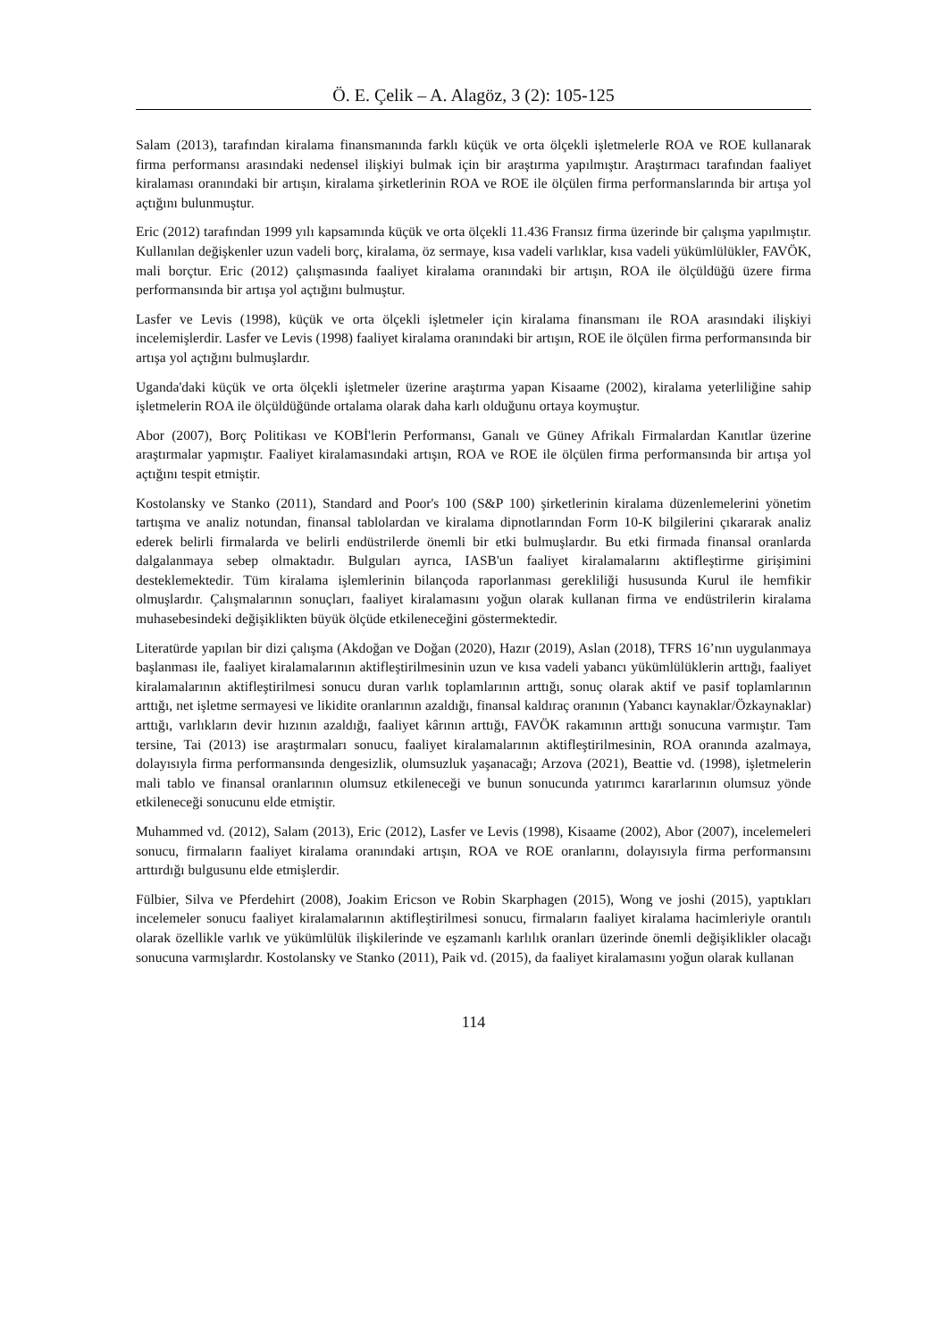Ö. E. Çelik – A. Alagöz, 3 (2): 105-125
Salam (2013), tarafından kiralama finansmanında farklı küçük ve orta ölçekli işletmelerle ROA ve ROE kullanarak firma performansı arasındaki nedensel ilişkiyi bulmak için bir araştırma yapılmıştır. Araştırmacı tarafından faaliyet kiralaması oranındaki bir artışın, kiralama şirketlerinin ROA ve ROE ile ölçülen firma performanslarında bir artışa yol açtığını bulunmuştur.
Eric (2012) tarafından 1999 yılı kapsamında küçük ve orta ölçekli 11.436 Fransız firma üzerinde bir çalışma yapılmıştır. Kullanılan değişkenler uzun vadeli borç, kiralama, öz sermaye, kısa vadeli varlıklar, kısa vadeli yükümlülükler, FAVÖK, mali borçtur. Eric (2012) çalışmasında faaliyet kiralama oranındaki bir artışın, ROA ile ölçüldüğü üzere firma performansında bir artışa yol açtığını bulmuştur.
Lasfer ve Levis (1998), küçük ve orta ölçekli işletmeler için kiralama finansmanı ile ROA arasındaki ilişkiyi incelemişlerdir. Lasfer ve Levis (1998) faaliyet kiralama oranındaki bir artışın, ROE ile ölçülen firma performansında bir artışa yol açtığını bulmuşlardır.
Uganda'daki küçük ve orta ölçekli işletmeler üzerine araştırma yapan Kisaame (2002), kiralama yeterliliğine sahip işletmelerin ROA ile ölçüldüğünde ortalama olarak daha karlı olduğunu ortaya koymuştur.
Abor (2007), Borç Politikası ve KOBİ'lerin Performansı, Ganalı ve Güney Afrikalı Firmalardan Kanıtlar üzerine araştırmalar yapmıştır. Faaliyet kiralamasındaki artışın, ROA ve ROE ile ölçülen firma performansında bir artışa yol açtığını tespit etmiştir.
Kostolansky ve Stanko (2011), Standard and Poor's 100 (S&P 100) şirketlerinin kiralama düzenlemelerini yönetim tartışma ve analiz notundan, finansal tablolardan ve kiralama dipnotlarından Form 10-K bilgilerini çıkararak analiz ederek belirli firmalarda ve belirli endüstrilerde önemli bir etki bulmuşlardır. Bu etki firmada finansal oranlarda dalgalanmaya sebep olmaktadır. Bulguları ayrıca, IASB'un faaliyet kiralamalarını aktifleştirme girişimini desteklemektedir. Tüm kiralama işlemlerinin bilançoda raporlanması gerekliliği hususunda Kurul ile hemfikir olmuşlardır. Çalışmalarının sonuçları, faaliyet kiralamasını yoğun olarak kullanan firma ve endüstrilerin kiralama muhasebesindeki değişiklikten büyük ölçüde etkileneceğini göstermektedir.
Literatürde yapılan bir dizi çalışma (Akdoğan ve Doğan (2020), Hazır (2019), Aslan (2018), TFRS 16’nın uygulanmaya başlanması ile, faaliyet kiralamalarının aktifleştirilmesinin uzun ve kısa vadeli yabancı yükümlülüklerin arttığı, faaliyet kiralamalarının aktifleştirilmesi sonucu duran varlık toplamlarının arttığı, sonuç olarak aktif ve pasif toplamlarının arttığı, net işletme sermayesi ve likidite oranlarının azaldığı, finansal kaldıraç oranının (Yabancı kaynaklar/Özkaynaklar) arttığı, varlıkların devir hızının azaldığı, faaliyet kârının arttığı, FAVÖK rakamının arttığı sonucuna varmıştır. Tam tersine, Tai (2013) ise araştırmaları sonucu, faaliyet kiralamalarının aktifleştirilmesinin, ROA oranında azalmaya, dolayısıyla firma performansında dengesizlik, olumsuzluk yaşanacağı; Arzova (2021), Beattie vd. (1998), işletmelerin mali tablo ve finansal oranlarının olumsuz etkileneceği ve bunun sonucunda yatırımcı kararlarının olumsuz yönde etkileneceği sonucunu elde etmiştir.
Muhammed vd. (2012), Salam (2013), Eric (2012), Lasfer ve Levis (1998), Kisaame (2002), Abor (2007), incelemeleri sonucu, firmaların faaliyet kiralama oranındaki artışın, ROA ve ROE oranlarını, dolayısıyla firma performansını arttırdığı bulgusunu elde etmişlerdir.
Fülbier, Silva ve Pferdehirt (2008), Joakim Ericson ve Robin Skarphagen (2015), Wong ve joshi (2015), yaptıkları incelemeler sonucu faaliyet kiralamalarının aktifleştirilmesi sonucu, firmaların faaliyet kiralama hacimleriyle orantılı olarak özellikle varlık ve yükümlülük ilişkilerinde ve eşzamanlı karlılık oranları üzerinde önemli değişiklikler olacağı sonucuna varmışlardır. Kostolansky ve Stanko (2011), Paik vd. (2015), da faaliyet kiralamasını yoğun olarak kullanan
114